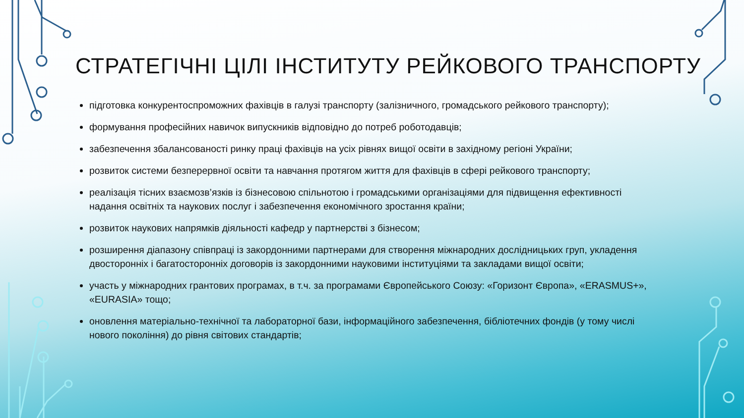СТРАТЕГІЧНІ ЦІЛІ ІНСТИТУТУ РЕЙКОВОГО ТРАНСПОРТУ
підготовка конкурентоспроможних фахівців в галузі транспорту (залізничного, громадського рейкового транспорту);
формування професійних навичок випускників відповідно до потреб роботодавців;
забезпечення збалансованості ринку праці фахівців на усіх рівнях вищої освіти в західному регіоні України;
розвиток системи безперервної освіти та навчання протягом життя для фахівців в сфері рейкового транспорту;
реалізація тісних взаємозв’язків із бізнесовою спільнотою і громадськими організаціями для підвищення ефективності надання освітніх та наукових послуг і забезпечення економічного зростання країни;
розвиток наукових напрямків діяльності кафедр у партнерстві з бізнесом;
розширення діапазону співпраці із закордонними партнерами для створення міжнародних дослідницьких груп, укладення двосторонніх і багатосторонніх договорів із закордонними науковими інституціями та закладами вищої освіти;
участь у міжнародних грантових програмах, в т.ч. за програмами Європейського Союзу: «Горизонт Європа», «ERASMUS+», «EURASIA» тощо;
оновлення матеріально-технічної та лабораторної бази, інформаційного забезпечення, бібліотечних фондів (у тому числі нового покоління) до рівня світових стандартів;